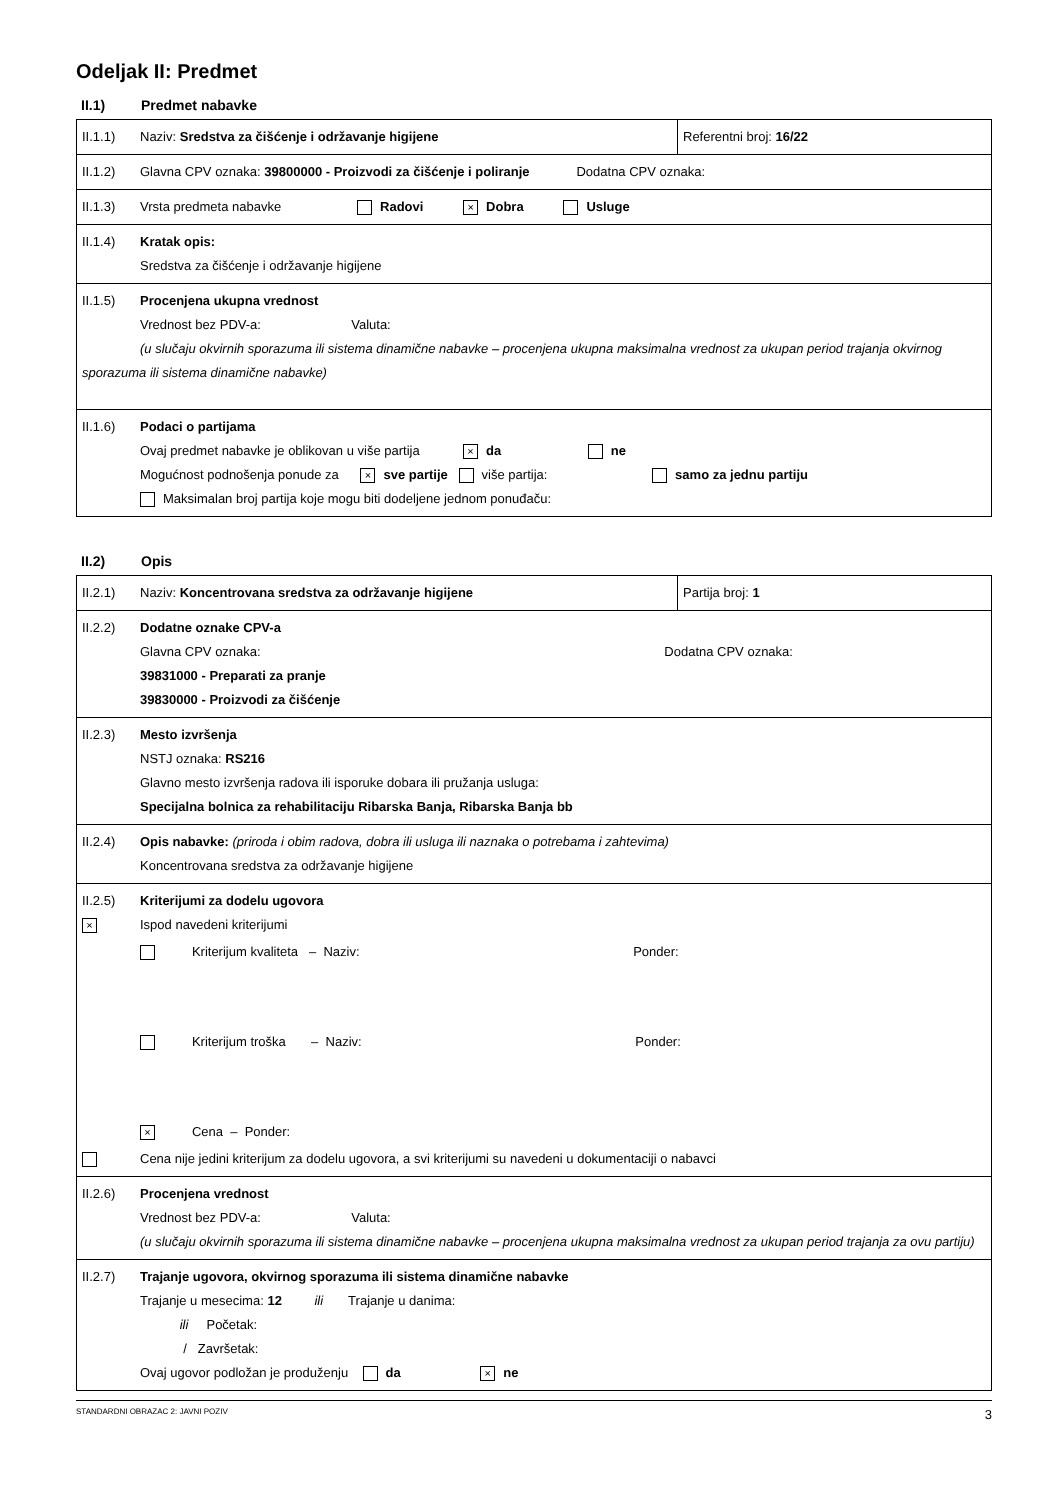Odeljak II: Predmet
II.1) Predmet nabavke
| II.1.1) Naziv: Sredstva za čišćenje i održavanje higijene | Referentni broj: 16/22 |
| II.1.2) Glavna CPV oznaka: 39800000 - Proizvodi za čišćenje i poliranje Dodatna CPV oznaka: | |
| II.1.3) Vrsta predmeta nabavke Radovi × Dobra Usluge | |
| II.1.4) Kratak opis: Sredstva za čišćenje i održavanje higijene | |
| II.1.5) Procenjena ukupna vrednost Vrednost bez PDV-a: Valuta: (u slučaju okvirnih sporazuma ili sistema dinamične nabavke – procenjena ukupna maksimalna vrednost za ukupan period trajanja okvirnog sporazuma ili sistema dinamične nabavke) | |
| II.1.6) Podaci o partijama Ovaj predmet nabavke je oblikovan u više partija × da ne Mogućnost podnošenja ponude za × sve partije više partija: samo za jednu partiju Maksimalan broj partija koje mogu biti dodeljene jednom ponuđaču: | |
II.2) Opis
| II.2.1) Naziv: Koncentrovana sredstva za održavanje higijene | Partija broj: 1 |
| II.2.2) Dodatne oznake CPV-a Glavna CPV oznaka: Dodatna CPV oznaka: 39831000 - Preparati za pranje 39830000 - Proizvodi za čišćenje | |
| II.2.3) Mesto izvršenja NSTJ oznaka: RS216 Glavno mesto izvršenja radova ili isporuke dobara ili pružanja usluga: Specijalna bolnica za rehabilitaciju Ribarska Banja, Ribarska Banja bb | |
| II.2.4) Opis nabavke: (priroda i obim radova, dobra ili usluga ili naznaka o potrebama i zahtevima) Koncentrovana sredstva za održavanje higijene | |
| II.2.5) Kriterijumi za dodelu ugovora × Ispod navedeni kriterijumi Kriterijum kvaliteta – Naziv: Ponder: Kriterijum troška – Naziv: Ponder: × Cena – Ponder: Cena nije jedini kriterijum za dodelu ugovora, a svi kriterijumi su navedeni u dokumentaciji o nabavci | |
| II.2.6) Procenjena vrednost Vrednost bez PDV-a: Valuta: (u slučaju okvirnih sporazuma ili sistema dinamične nabavke – procenjena ukupna maksimalna vrednost za ukupan period trajanja za ovu partiju) | |
| II.2.7) Trajanje ugovora, okvirnog sporazuma ili sistema dinamične nabavke Trajanje u mesecima: 12 ili Trajanje u danima: ili Početak: / Završetak: Ovaj ugovor podložan je produženju da × ne | |
STANDARDNI OBRAZAC 2: JAVNI POZIV 3